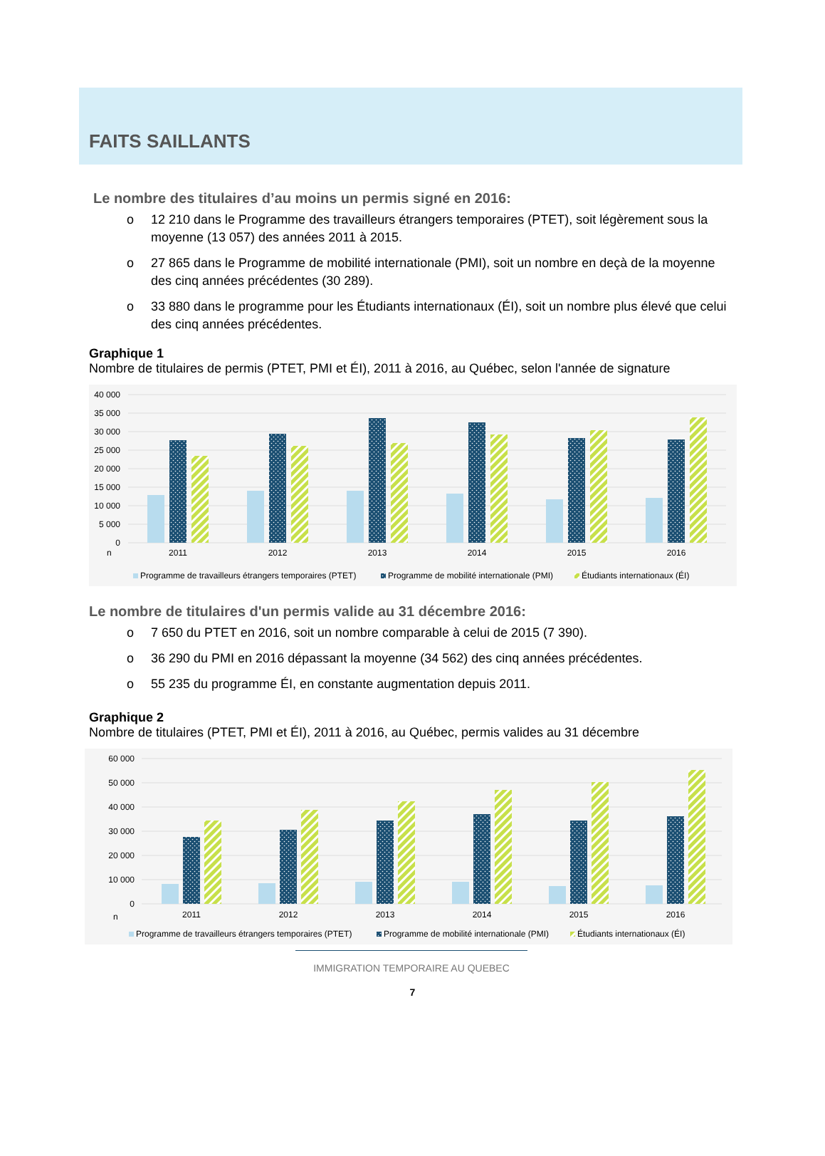FAITS SAILLANTS
Le nombre des titulaires d’au moins un permis signé en 2016:
o 12 210 dans le Programme des travailleurs étrangers temporaires (PTET), soit légèrement sous la moyenne (13 057) des années 2011 à 2015.
o 27 865 dans le Programme de mobilité internationale (PMI), soit un nombre en deçà de la moyenne des cinq années précédentes (30 289).
o 33 880 dans le programme pour les Étudiants internationaux (ÉI), soit un nombre plus élevé que celui des cinq années précédentes.
Graphique 1
Nombre de titulaires de permis (PTET, PMI et ÉI), 2011 à 2016, au Québec, selon l'année de signature
40 000
35 000
30 000
25 000
20 000
15 000
10 000
5 000
0
n
2011
2012
2013
2014
2015
2016
Programme de travailleurs étrangers temporaires (PTET)
Programme de mobilité internationale (PMI)
Étudiants internationaux (ÉI)
Le nombre de titulaires d'un permis valide au 31 décembre 2016:
o 7 650 du PTET en 2016, soit un nombre comparable à celui de 2015 (7 390).
o 36 290 du PMI en 2016 dépassant la moyenne (34 562) des cinq années précédentes.
o 55 235 du programme ÉI, en constante augmentation depuis 2011.
Graphique 2
Nombre de titulaires (PTET, PMI et ÉI), 2011 à 2016, au Québec, permis valides au 31 décembre
60 000
50 000
40 000
30 000
20 000
10 000
0
n
2011
2012
2013
2014
2015
2016
Programme de travailleurs étrangers temporaires (PTET)
Programme de mobilité internationale (PMI)
Étudiants internationaux (ÉI)
IMMIGRATION TEMPORAIRE AU QUEBEC
7